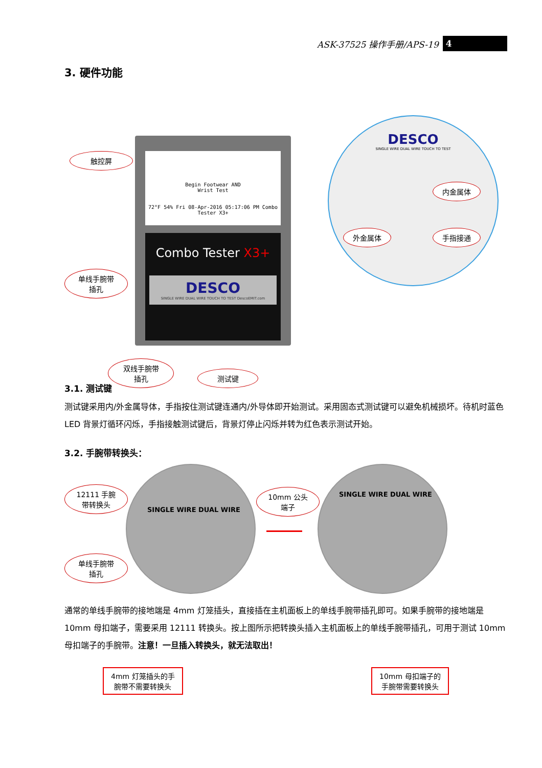ASK-37525 操作手册/APS-19 4
3. 硬件功能
Begin Footwear AND
Wrist Test
72°F 54% Fri 08-Apr-2016 05:17:06 PM Combo Tester X3+
Combo Tester X3+
DESCO
SINGLE WIRE DUAL WIRE TOUCH TO TEST DescoEMIT.com
DESCO
SINGLE WIRE DUAL WIRE TOUCH TO TEST
触控屏
单线手腕带
插孔
双线手腕带
插孔
测试键
内金属体
外金属体 手指接通
3.1. 测试键
测试键采用内/外金属导体，手指按住测试键连通内/外导体即开始测试。采用固态式测试键可以避免机械损坏。待机时蓝色 LED 背景灯循环闪烁，手指接触测试键后，背景灯停止闪烁并转为红色表示测试开始。
3.2. 手腕带转换头：
SINGLE WIRE DUAL WIRE SINGLE WIRE DUAL WIRE
12111 手腕
带转换头
单线手腕带
插孔
10mm 公头
端子
通常的单线手腕带的接地端是 4mm 灯笼插头，直接插在主机面板上的单线手腕带插孔即可。如果手腕带的接地端是 10mm 母扣端子，需要采用 12111 转换头。按上图所示把转换头插入主机面板上的单线手腕带插孔，可用于测试 10mm 母扣端子的手腕带。注意！一旦插入转换头，就无法取出！
4mm 灯笼插头的手
腕带不需要转换头
10mm 母扣端子的
手腕带需要转换头